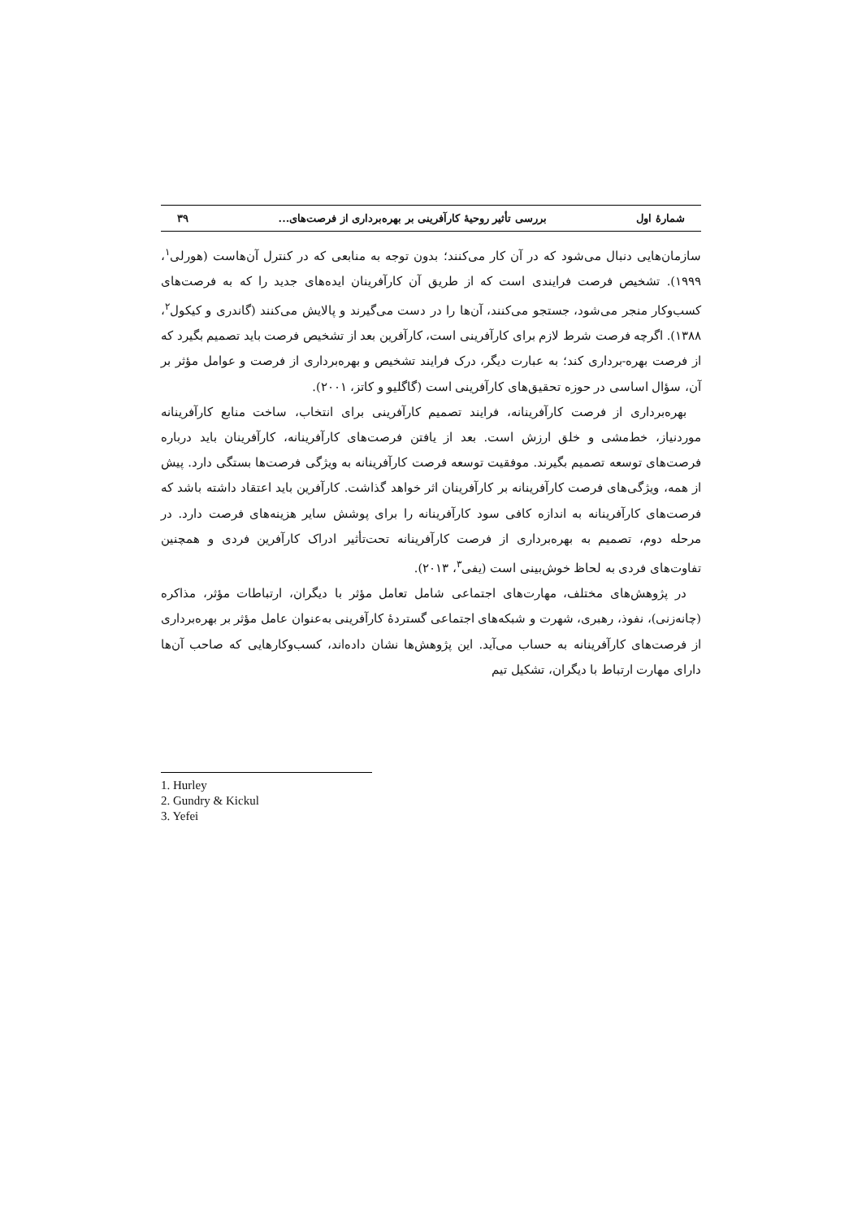شمارهٔ اول بررسی تأثیر روحیهٔ کارآفرینی بر بهره‌برداری از فرصت‌های... ۳۹
سازمان‌هایی دنبال می‌شود که در آن کار می‌کنند؛ بدون توجه به منابعی که در کنترل آن‌هاست (هورلی<sup>۱</sup>، ۱۹۹۹). تشخیص فرصت فرایندی است که از طریق آن کارآفرینان ایده‌های جدید را که به فرصت‌های کسب‌وکار منجر می‌شود، جستجو می‌کنند، آن‌ها را در دست می‌گیرند و پالایش می‌کنند (گاندری و کیکول<sup>۲</sup>، ۱۳۸۸). اگرچه فرصت شرط لازم برای کارآفرینی است، کارآفرین بعد از تشخیص فرصت باید تصمیم بگیرد که از فرصت بهره-برداری کند؛ به عبارت دیگر، درک فرایند تشخیص و بهره‌برداری از فرصت و عوامل مؤثر بر آن، سؤال اساسی در حوزه تحقیق‌های کارآفرینی است (گاگلیو و کاتز، ۲۰۰۱).
بهره‌برداری از فرصت کارآفرینانه، فرایند تصمیم کارآفرینی برای انتخاب، ساخت منابع کارآفرینانه موردنیاز، خط‌مشی و خلق ارزش است. بعد از یافتن فرصت‌های کارآفرینانه، کارآفرینان باید درباره فرصت‌های توسعه تصمیم بگیرند. موفقیت توسعه فرصت کارآفرینانه به ویژگی فرصت‌ها بستگی دارد. پیش از همه، ویژگی‌های فرصت کارآفرینانه بر کارآفرینان اثر خواهد گذاشت. کارآفرین باید اعتقاد داشته باشد که فرصت‌های کارآفرینانه به اندازه کافی سود کارآفرینانه را برای پوشش سایر هزینه‌های فرصت دارد. در مرحله دوم، تصمیم به بهره‌برداری از فرصت کارآفرینانه تحت‌تأثیر ادراک کارآفرین فردی و همچنین تفاوت‌های فردی به لحاظ خوش‌بینی است (یفی<sup>۳</sup>، ۲۰۱۳).
در پژوهش‌های مختلف، مهارت‌های اجتماعی شامل تعامل مؤثر با دیگران، ارتباطات مؤثر، مذاکره (چانه‌زنی)، نفوذ، رهبری، شهرت و شبکه‌های اجتماعی گستردهٔ کارآفرینی به‌عنوان عامل مؤثر بر بهره‌برداری از فرصت‌های کارآفرینانه به حساب می‌آید. این پژوهش‌ها نشان داده‌اند، کسب‌وکارهایی که صاحب آن‌ها دارای مهارت ارتباط با دیگران، تشکیل تیم
1. Hurley
2. Gundry & Kickul
3. Yefei